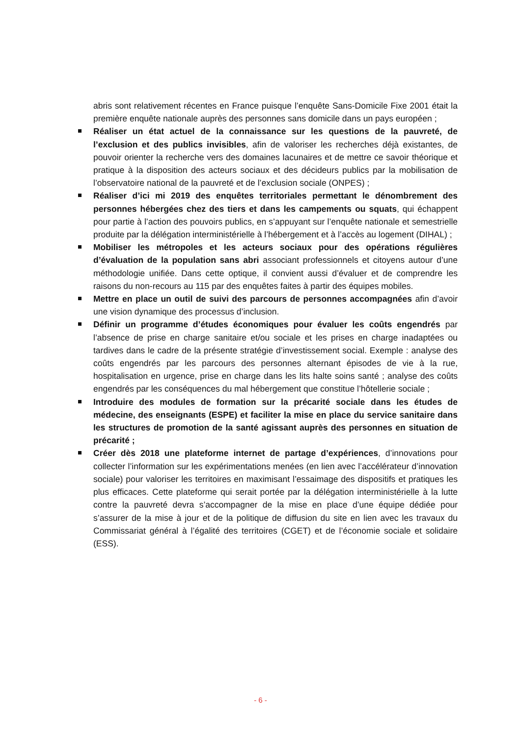abris sont relativement récentes en France puisque l’enquête Sans-Domicile Fixe 2001 était la première enquête nationale auprès des personnes sans domicile dans un pays européen ;
Réaliser un état actuel de la connaissance sur les questions de la pauvreté, de l’exclusion et des publics invisibles, afin de valoriser les recherches déjà existantes, de pouvoir orienter la recherche vers des domaines lacunaires et de mettre ce savoir théorique et pratique à la disposition des acteurs sociaux et des décideurs publics par la mobilisation de l’observatoire national de la pauvreté et de l’exclusion sociale (ONPES) ;
Réaliser d’ici mi 2019 des enquêtes territoriales permettant le dénombrement des personnes hébergées chez des tiers et dans les campements ou squats, qui échappent pour partie à l’action des pouvoirs publics, en s’appuyant sur l’enquête nationale et semestrielle produite par la délégation interministérielle à l’hébergement et à l’accès au logement (DIHAL) ;
Mobiliser les métropoles et les acteurs sociaux pour des opérations régulières d’évaluation de la population sans abri associant professionnels et citoyens autour d’une méthodologie unifiée. Dans cette optique, il convient aussi d’évaluer et de comprendre les raisons du non-recours au 115 par des enquêtes faites à partir des équipes mobiles.
Mettre en place un outil de suivi des parcours de personnes accompagnées afin d’avoir une vision dynamique des processus d’inclusion.
Définir un programme d’études économiques pour évaluer les coûts engendrés par l’absence de prise en charge sanitaire et/ou sociale et les prises en charge inadaptées ou tardives dans le cadre de la présente stratégie d’investissement social. Exemple : analyse des coûts engendrés par les parcours des personnes alternant épisodes de vie à la rue, hospitalisation en urgence, prise en charge dans les lits halte soins santé ; analyse des coûts engendrés par les conséquences du mal hébergement que constitue l’hôtellerie sociale ;
Introduire des modules de formation sur la précarité sociale dans les études de médecine, des enseignants (ESPE) et faciliter la mise en place du service sanitaire dans les structures de promotion de la santé agissant auprès des personnes en situation de précarité ;
Créer dès 2018 une plateforme internet de partage d’expériences, d’innovations pour collecter l’information sur les expérimentations menées (en lien avec l’accélérateur d’innovation sociale) pour valoriser les territoires en maximisant l’essaimage des dispositifs et pratiques les plus efficaces. Cette plateforme qui serait portée par la délégation interministérielle à la lutte contre la pauvreté devra s’accompagner de la mise en place d’une équipe dédiée pour s’assurer de la mise à jour et de la politique de diffusion du site en lien avec les travaux du Commissariat général à l’égalité des territoires (CGET) et de l’économie sociale et solidaire (ESS).
- 6 -